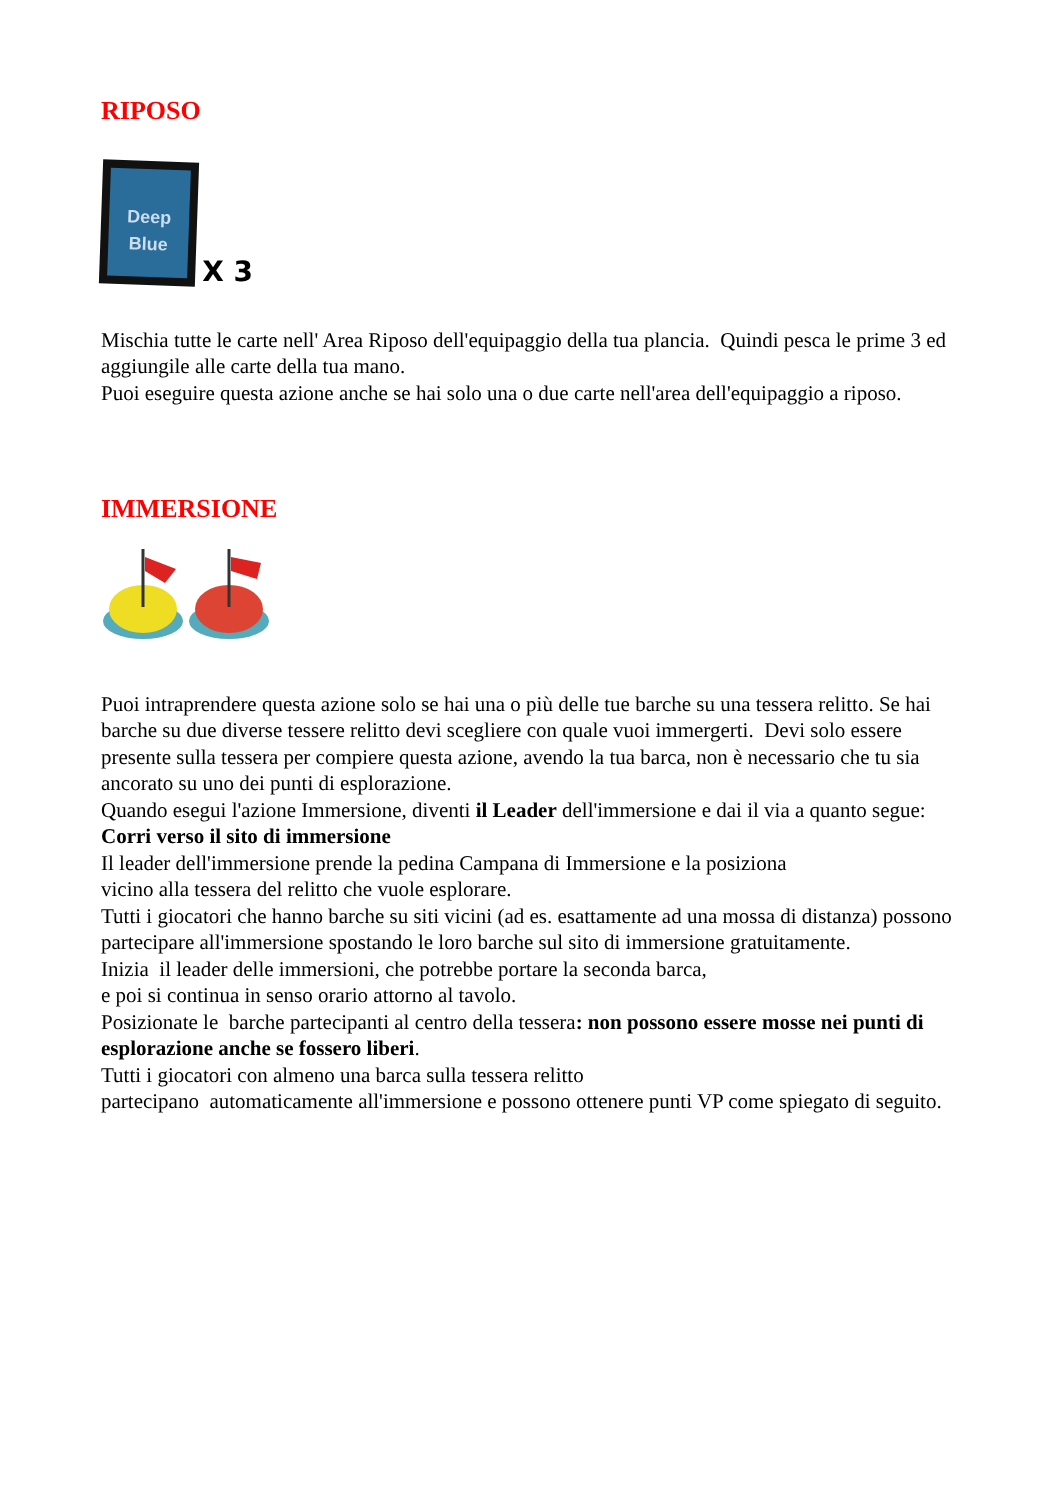RIPOSO
Deep Blue
X 3
Mischia tutte le carte nell' Area Riposo dell'equipaggio della tua plancia. Quindi pesca le prime 3 ed aggiungile alle carte della tua mano.
Puoi eseguire questa azione anche se hai solo una o due carte nell'area dell'equipaggio a riposo.
IMMERSIONE
Puoi intraprendere questa azione solo se hai una o più delle tue barche su una tessera relitto. Se hai barche su due diverse tessere relitto devi scegliere con quale vuoi immergerti. Devi solo essere presente sulla tessera per compiere questa azione, avendo la tua barca, non è necessario che tu sia ancorato su uno dei punti di esplorazione.
Quando esegui l'azione Immersione, diventi il Leader dell'immersione e dai il via a quanto segue:
Corri verso il sito di immersione
Il leader dell'immersione prende la pedina Campana di Immersione e la posiziona
vicino alla tessera del relitto che vuole esplorare.
Tutti i giocatori che hanno barche su siti vicini (ad es. esattamente ad una mossa di distanza) possono partecipare all'immersione spostando le loro barche sul sito di immersione gratuitamente.
Inizia il leader delle immersioni, che potrebbe portare la seconda barca,
e poi si continua in senso orario attorno al tavolo.
Posizionate le barche partecipanti al centro della tessera: non possono essere mosse nei punti di esplorazione anche se fossero liberi.
Tutti i giocatori con almeno una barca sulla tessera relitto
partecipano automaticamente all'immersione e possono ottenere punti VP come spiegato di seguito.